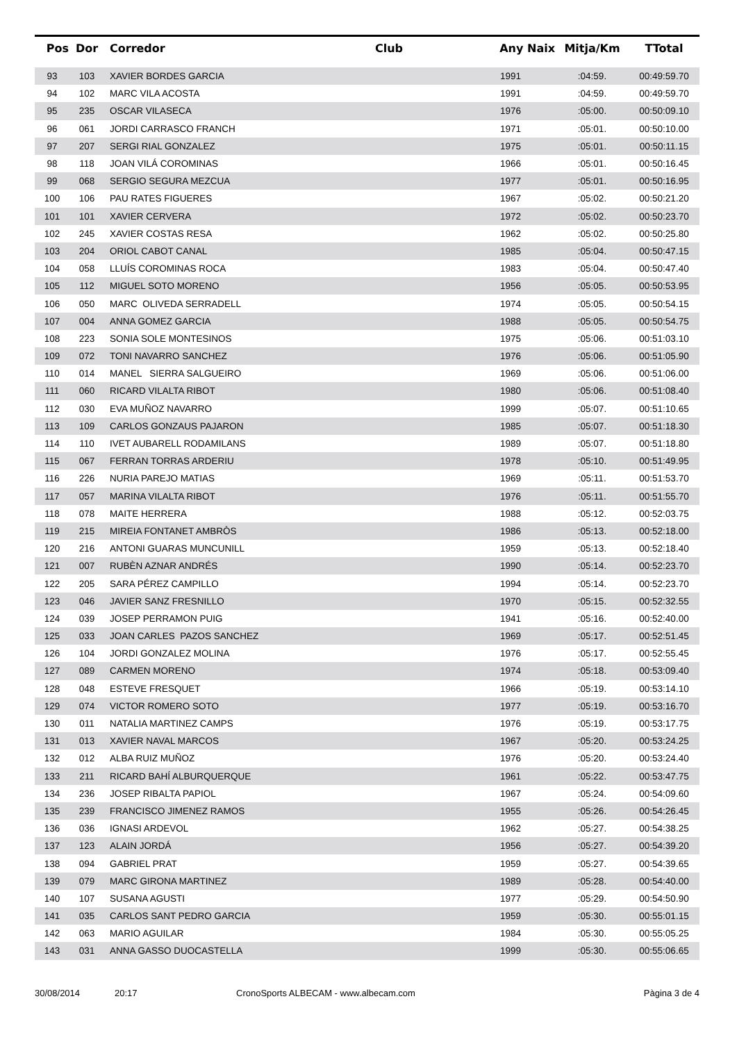| Pos | Dor | Corredor | Club | Any Naix | Mitja/Km | TTotal |
| --- | --- | --- | --- | --- | --- | --- |
| 93 | 103 | XAVIER BORDES GARCIA | | 1991 | :04:59. | 00:49:59.70 |
| 94 | 102 | MARC VILA ACOSTA | | 1991 | :04:59. | 00:49:59.70 |
| 95 | 235 | OSCAR VILASECA | | 1976 | :05:00. | 00:50:09.10 |
| 96 | 061 | JORDI CARRASCO FRANCH | | 1971 | :05:01. | 00:50:10.00 |
| 97 | 207 | SERGI RIAL GONZALEZ | | 1975 | :05:01. | 00:50:11.15 |
| 98 | 118 | JOAN VILÁ COROMINAS | | 1966 | :05:01. | 00:50:16.45 |
| 99 | 068 | SERGIO SEGURA MEZCUA | | 1977 | :05:01. | 00:50:16.95 |
| 100 | 106 | PAU RATES FIGUERES | | 1967 | :05:02. | 00:50:21.20 |
| 101 | 101 | XAVIER CERVERA | | 1972 | :05:02. | 00:50:23.70 |
| 102 | 245 | XAVIER COSTAS RESA | | 1962 | :05:02. | 00:50:25.80 |
| 103 | 204 | ORIOL CABOT CANAL | | 1985 | :05:04. | 00:50:47.15 |
| 104 | 058 | LLUÍS COROMINAS ROCA | | 1983 | :05:04. | 00:50:47.40 |
| 105 | 112 | MIGUEL SOTO MORENO | | 1956 | :05:05. | 00:50:53.95 |
| 106 | 050 | MARC OLIVEDA SERRADELL | | 1974 | :05:05. | 00:50:54.15 |
| 107 | 004 | ANNA GOMEZ GARCIA | | 1988 | :05:05. | 00:50:54.75 |
| 108 | 223 | SONIA SOLE MONTESINOS | | 1975 | :05:06. | 00:51:03.10 |
| 109 | 072 | TONI NAVARRO SANCHEZ | | 1976 | :05:06. | 00:51:05.90 |
| 110 | 014 | MANEL SIERRA SALGUEIRO | | 1969 | :05:06. | 00:51:06.00 |
| 111 | 060 | RICARD VILALTA RIBOT | | 1980 | :05:06. | 00:51:08.40 |
| 112 | 030 | EVA MUÑOZ NAVARRO | | 1999 | :05:07. | 00:51:10.65 |
| 113 | 109 | CARLOS GONZAUS PAJARON | | 1985 | :05:07. | 00:51:18.30 |
| 114 | 110 | IVET AUBARELL RODAMILANS | | 1989 | :05:07. | 00:51:18.80 |
| 115 | 067 | FERRAN TORRAS ARDERIU | | 1978 | :05:10. | 00:51:49.95 |
| 116 | 226 | NURIA PAREJO MATIAS | | 1969 | :05:11. | 00:51:53.70 |
| 117 | 057 | MARINA VILALTA RIBOT | | 1976 | :05:11. | 00:51:55.70 |
| 118 | 078 | MAITE HERRERA | | 1988 | :05:12. | 00:52:03.75 |
| 119 | 215 | MIREIA FONTANET AMBRÒS | | 1986 | :05:13. | 00:52:18.00 |
| 120 | 216 | ANTONI GUARAS MUNCUNILL | | 1959 | :05:13. | 00:52:18.40 |
| 121 | 007 | RUBÈN AZNAR ANDRÉS | | 1990 | :05:14. | 00:52:23.70 |
| 122 | 205 | SARA PÉREZ CAMPILLO | | 1994 | :05:14. | 00:52:23.70 |
| 123 | 046 | JAVIER SANZ FRESNILLO | | 1970 | :05:15. | 00:52:32.55 |
| 124 | 039 | JOSEP PERRAMON PUIG | | 1941 | :05:16. | 00:52:40.00 |
| 125 | 033 | JOAN CARLES PAZOS SANCHEZ | | 1969 | :05:17. | 00:52:51.45 |
| 126 | 104 | JORDI GONZALEZ MOLINA | | 1976 | :05:17. | 00:52:55.45 |
| 127 | 089 | CARMEN MORENO | | 1974 | :05:18. | 00:53:09.40 |
| 128 | 048 | ESTEVE FRESQUET | | 1966 | :05:19. | 00:53:14.10 |
| 129 | 074 | VICTOR ROMERO SOTO | | 1977 | :05:19. | 00:53:16.70 |
| 130 | 011 | NATALIA MARTINEZ CAMPS | | 1976 | :05:19. | 00:53:17.75 |
| 131 | 013 | XAVIER NAVAL MARCOS | | 1967 | :05:20. | 00:53:24.25 |
| 132 | 012 | ALBA RUIZ MUÑOZ | | 1976 | :05:20. | 00:53:24.40 |
| 133 | 211 | RICARD BAHÍ ALBURQUERQUE | | 1961 | :05:22. | 00:53:47.75 |
| 134 | 236 | JOSEP RIBALTA PAPIOL | | 1967 | :05:24. | 00:54:09.60 |
| 135 | 239 | FRANCISCO JIMENEZ RAMOS | | 1955 | :05:26. | 00:54:26.45 |
| 136 | 036 | IGNASI ARDEVOL | | 1962 | :05:27. | 00:54:38.25 |
| 137 | 123 | ALAIN JORDÁ | | 1956 | :05:27. | 00:54:39.20 |
| 138 | 094 | GABRIEL PRAT | | 1959 | :05:27. | 00:54:39.65 |
| 139 | 079 | MARC GIRONA MARTINEZ | | 1989 | :05:28. | 00:54:40.00 |
| 140 | 107 | SUSANA AGUSTI | | 1977 | :05:29. | 00:54:50.90 |
| 141 | 035 | CARLOS SANT PEDRO GARCIA | | 1959 | :05:30. | 00:55:01.15 |
| 142 | 063 | MARIO AGUILAR | | 1984 | :05:30. | 00:55:05.25 |
| 143 | 031 | ANNA GASSO DUOCASTELLA | | 1999 | :05:30. | 00:55:06.65 |
30/08/2014 20:17 CronoSports ALBECAM - www.albecam.com Pàgina 3 de 4